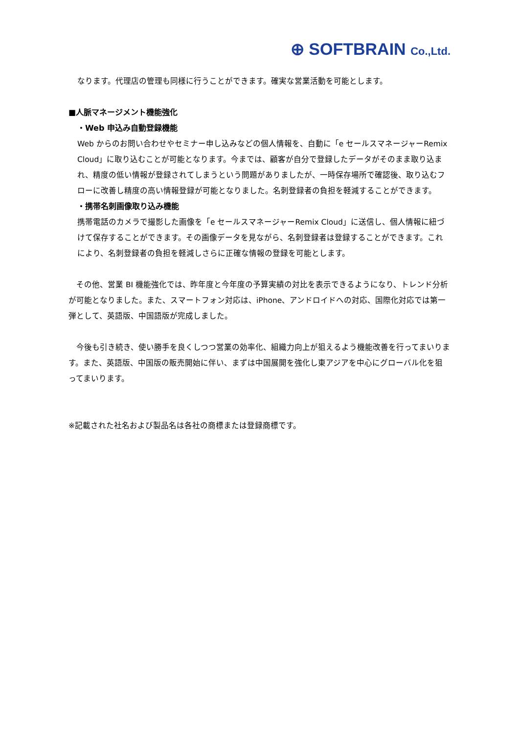⊕ SOFTBRAIN Co.,Ltd.
なります。代理店の管理も同様に行うことができます。確実な営業活動を可能とします。
■人脈マネージメント機能強化
・Web 申込み自動登録機能
Web からのお問い合わせやセミナー申し込みなどの個人情報を、自動に「e セールスマネージャーRemix Cloud」に取り込むことが可能となります。今までは、顧客が自分で登録したデータがそのまま取り込まれ、精度の低い情報が登録されてしまうという問題がありましたが、一時保存場所で確認後、取り込むフローに改善し精度の高い情報登録が可能となりました。名刺登録者の負担を軽減することができます。
・携帯名刺画像取り込み機能
携帯電話のカメラで撮影した画像を「e セールスマネージャーRemix Cloud」に送信し、個人情報に紐づけて保存することができます。その画像データを見ながら、名刺登録者は登録することができます。これにより、名刺登録者の負担を軽減しさらに正確な情報の登録を可能とします。
　その他、営業 BI 機能強化では、昨年度と今年度の予算実績の対比を表示できるようになり、トレンド分析が可能となりました。また、スマートフォン対応は、iPhone、アンドロイドへの対応、国際化対応では第一弾として、英語版、中国語版が完成しました。
　今後も引き続き、使い勝手を良くしつつ営業の効率化、組織力向上が狙えるよう機能改善を行ってまいります。また、英語版、中国版の販売開始に伴い、まずは中国展開を強化し東アジアを中心にグローバル化を狙ってまいります。
※記載された社名および製品名は各社の商標または登録商標です。